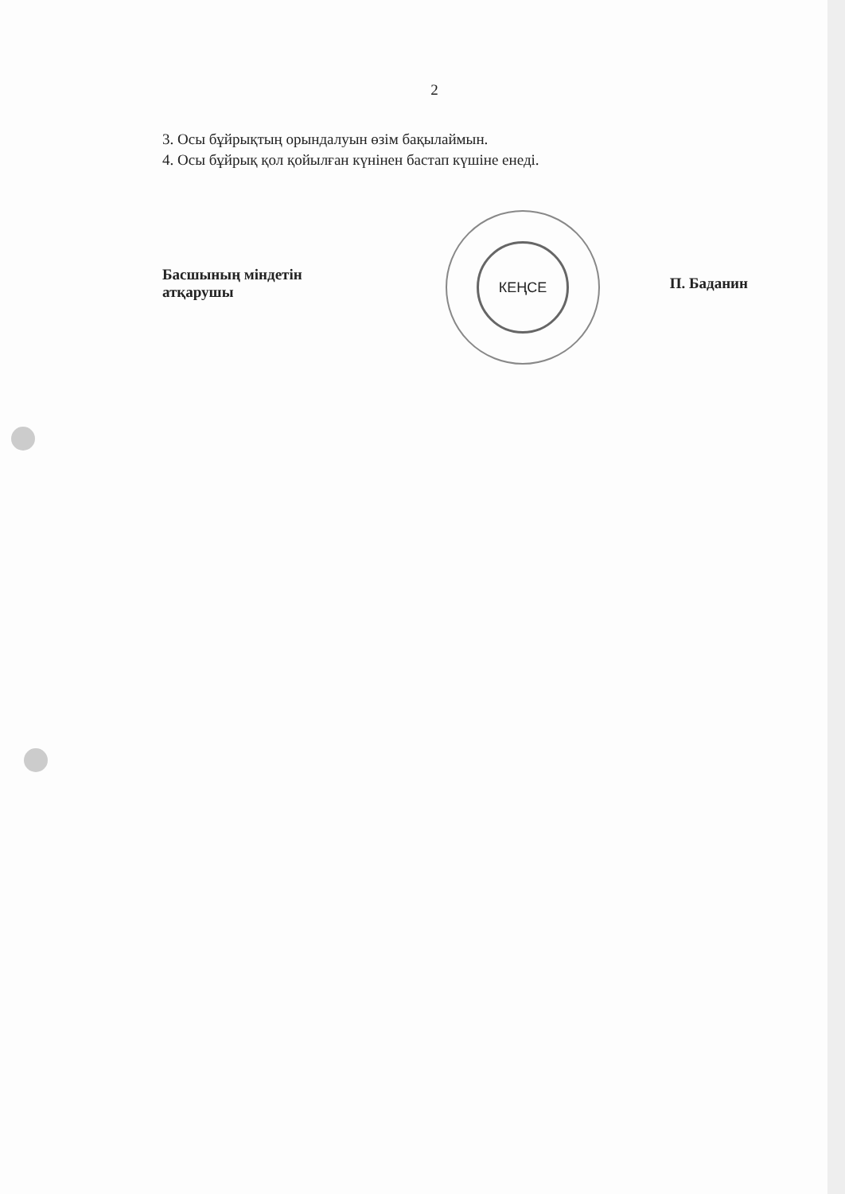2
3. Осы бұйрықтың орындалуын өзім бақылаймын.
4. Осы бұйрық қол қойылған күнінен бастап күшіне енеді.
Басшының міндетін
атқарушы
КЕҢСЕ
П. Баданин